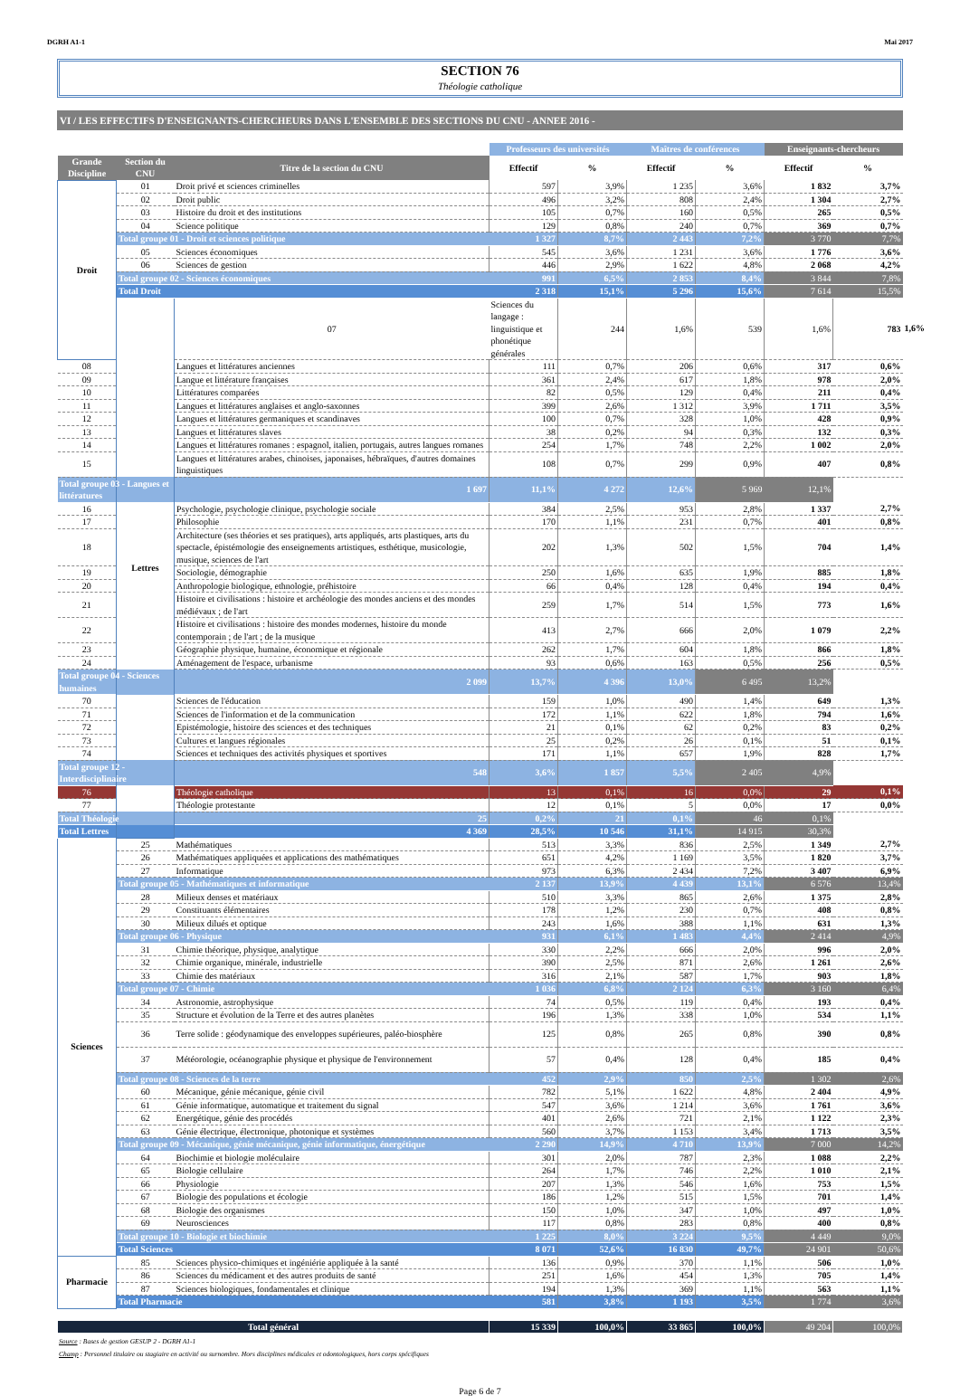DGRH A1-1 Mai 2017
SECTION 76
Théologie catholique
VI / LES EFFECTIFS D'ENSEIGNANTS-CHERCHEURS DANS L'ENSEMBLE DES SECTIONS DU CNU - ANNEE 2016 -
| | | | Professeurs des universités | | Maîtres de conférences | | Enseignants-chercheurs | | |
| --- | --- | --- | --- | --- | --- | --- | --- | --- | --- |
| Grande Discipline | Section du CNU | Titre de la section du CNU | Effectif | % | Effectif | % | Effectif | % | |
| Droit | 01 | Droit privé et sciences criminelles | 597 | 3,9% | 1 235 | 3,6% | 1 832 | 3,7% | |
| | 02 | Droit public | 496 | 3,2% | 808 | 2,4% | 1 304 | 2,7% | |
| | 03 | Histoire du droit et des institutions | 105 | 0,7% | 160 | 0,5% | 265 | 0,5% | |
| | 04 | Science politique | 129 | 0,8% | 240 | 0,7% | 369 | 0,7% | |
| | Total groupe 01 - Droit et sciences politique | | 1 327 | 8,7% | 2 443 | 7,2% | 3 770 | 7,7% | |
| | 05 | Sciences économiques | 545 | 3,6% | 1 231 | 3,6% | 1 776 | 3,6% | |
| | 06 | Sciences de gestion | 446 | 2,9% | 1 622 | 4,8% | 2 068 | 4,2% | |
| | Total groupe 02 - Sciences économiques | | 991 | 6,5% | 2 853 | 8,4% | 3 844 | 7,8% | |
| | Total Droit | | 2 318 | 15,1% | 5 296 | 15,6% | 7 614 | 15,5% | |
| | Lettres | 07 | Sciences du langage : linguistique et phonétique générales | 244 | 1,6% | 539 | 1,6% | 783 | 1,6% |
| 08 | | Langues et littératures anciennes | 111 | 0,7% | 206 | 0,6% | 317 | 0,6% | |
| 09 | | Langue et littérature françaises | 361 | 2,4% | 617 | 1,8% | 978 | 2,0% | |
| 10 | | Littératures comparées | 82 | 0,5% | 129 | 0,4% | 211 | 0,4% | |
| 11 | | Langues et littératures anglaises et anglo-saxonnes | 399 | 2,6% | 1 312 | 3,9% | 1 711 | 3,5% | |
| 12 | | Langues et littératures germaniques et scandinaves | 100 | 0,7% | 328 | 1,0% | 428 | 0,9% | |
| 13 | | Langues et littératures slaves | 38 | 0,2% | 94 | 0,3% | 132 | 0,3% | |
| 14 | | Langues et littératures romanes : espagnol, italien, portugais, autres langues romanes | 254 | 1,7% | 748 | 2,2% | 1 002 | 2,0% | |
| 15 | | Langues et littératures arabes, chinoises, japonaises, hébraïques, d'autres domaines linguistiques | 108 | 0,7% | 299 | 0,9% | 407 | 0,8% | |
| Total groupe 03 - Langues et littératures | | 1 697 | 11,1% | 4 272 | 12,6% | 5 969 | 12,1% | | |
| 16 | | Psychologie, psychologie clinique, psychologie sociale | 384 | 2,5% | 953 | 2,8% | 1 337 | 2,7% | |
| 17 | | Philosophie | 170 | 1,1% | 231 | 0,7% | 401 | 0,8% | |
| 18 | | Architecture (ses théories et ses pratiques), arts appliqués, arts plastiques, arts du spectacle, épistémologie des enseignements artistiques, esthétique, musicologie, musique, sciences de l'art | 202 | 1,3% | 502 | 1,5% | 704 | 1,4% | |
| 19 | | Sociologie, démographie | 250 | 1,6% | 635 | 1,9% | 885 | 1,8% | |
| 20 | | Anthropologie biologique, ethnologie, préhistoire | 66 | 0,4% | 128 | 0,4% | 194 | 0,4% | |
| 21 | | Histoire et civilisations : histoire et archéologie des mondes anciens et des mondes médiévaux ; de l'art | 259 | 1,7% | 514 | 1,5% | 773 | 1,6% | |
| 22 | | Histoire et civilisations : histoire des mondes modernes, histoire du monde contemporain ; de l'art ; de la musique | 413 | 2,7% | 666 | 2,0% | 1 079 | 2,2% | |
| 23 | | Géographie physique, humaine, économique et régionale | 262 | 1,7% | 604 | 1,8% | 866 | 1,8% | |
| 24 | | Aménagement de l'espace, urbanisme | 93 | 0,6% | 163 | 0,5% | 256 | 0,5% | |
| Total groupe 04 - Sciences humaines | | 2 099 | 13,7% | 4 396 | 13,0% | 6 495 | 13,2% | | |
| 70 | | Sciences de l'éducation | 159 | 1,0% | 490 | 1,4% | 649 | 1,3% | |
| 71 | | Sciences de l'information et de la communication | 172 | 1,1% | 622 | 1,8% | 794 | 1,6% | |
| 72 | | Epistémologie, histoire des sciences et des techniques | 21 | 0,1% | 62 | 0,2% | 83 | 0,2% | |
| 73 | | Cultures et langues régionales | 25 | 0,2% | 26 | 0,1% | 51 | 0,1% | |
| 74 | | Sciences et techniques des activités physiques et sportives | 171 | 1,1% | 657 | 1,9% | 828 | 1,7% | |
| Total groupe 12 - Interdisciplinaire | | 548 | 3,6% | 1 857 | 5,5% | 2 405 | 4,9% | | |
| 76 | | Théologie catholique | 13 | 0,1% | 16 | 0,0% | 29 | 0,1% | |
| 77 | | Théologie protestante | 12 | 0,1% | 5 | 0,0% | 17 | 0,0% | |
| Total Théologie | | 25 | 0,2% | 21 | 0,1% | 46 | 0,1% | | |
| Total Lettres | | 4 369 | 28,5% | 10 546 | 31,1% | 14 915 | 30,3% | | |
| Sciences | 25 | Mathématiques | 513 | 3,3% | 836 | 2,5% | 1 349 | 2,7% | |
| | 26 | Mathématiques appliquées et applications des mathématiques | 651 | 4,2% | 1 169 | 3,5% | 1 820 | 3,7% | |
| | 27 | Informatique | 973 | 6,3% | 2 434 | 7,2% | 3 407 | 6,9% | |
| | Total groupe 05 - Mathématiques et informatique | | 2 137 | 13,9% | 4 439 | 13,1% | 6 576 | 13,4% | |
| | 28 | Milieux denses et matériaux | 510 | 3,3% | 865 | 2,6% | 1 375 | 2,8% | |
| | 29 | Constituants élémentaires | 178 | 1,2% | 230 | 0,7% | 408 | 0,8% | |
| | 30 | Milieux dilués et optique | 243 | 1,6% | 388 | 1,1% | 631 | 1,3% | |
| | Total groupe 06 - Physique | | 931 | 6,1% | 1 483 | 4,4% | 2 414 | 4,9% | |
| | 31 | Chimie théorique, physique, analytique | 330 | 2,2% | 666 | 2,0% | 996 | 2,0% | |
| | 32 | Chimie organique, minérale, industrielle | 390 | 2,5% | 871 | 2,6% | 1 261 | 2,6% | |
| | 33 | Chimie des matériaux | 316 | 2,1% | 587 | 1,7% | 903 | 1,8% | |
| | Total groupe 07 - Chimie | | 1 036 | 6,8% | 2 124 | 6,3% | 3 160 | 6,4% | |
| | 34 | Astronomie, astrophysique | 74 | 0,5% | 119 | 0,4% | 193 | 0,4% | |
| | 35 | Structure et évolution de la Terre et des autres planètes | 196 | 1,3% | 338 | 1,0% | 534 | 1,1% | |
| | 36 | Terre solide : géodynamique des enveloppes supérieures, paléo-biosphère | 125 | 0,8% | 265 | 0,8% | 390 | 0,8% | |
| | 37 | Météorologie, océanographie physique et physique de l'environnement | 57 | 0,4% | 128 | 0,4% | 185 | 0,4% | |
| | Total groupe 08 - Sciences de la terre | | 452 | 2,9% | 850 | 2,5% | 1 302 | 2,6% | |
| | 60 | Mécanique, génie mécanique, génie civil | 782 | 5,1% | 1 622 | 4,8% | 2 404 | 4,9% | |
| | 61 | Génie informatique, automatique et traitement du signal | 547 | 3,6% | 1 214 | 3,6% | 1 761 | 3,6% | |
| | 62 | Energétique, génie des procédés | 401 | 2,6% | 721 | 2,1% | 1 122 | 2,3% | |
| | 63 | Génie électrique, électronique, photonique et systèmes | 560 | 3,7% | 1 153 | 3,4% | 1 713 | 3,5% | |
| | Total groupe 09 - Mécanique, génie mécanique, génie informatique, énergétique | | 2 290 | 14,9% | 4 710 | 13,9% | 7 000 | 14,2% | |
| | 64 | Biochimie et biologie moléculaire | 301 | 2,0% | 787 | 2,3% | 1 088 | 2,2% | |
| | 65 | Biologie cellulaire | 264 | 1,7% | 746 | 2,2% | 1 010 | 2,1% | |
| | 66 | Physiologie | 207 | 1,3% | 546 | 1,6% | 753 | 1,5% | |
| | 67 | Biologie des populations et écologie | 186 | 1,2% | 515 | 1,5% | 701 | 1,4% | |
| | 68 | Biologie des organismes | 150 | 1,0% | 347 | 1,0% | 497 | 1,0% | |
| | 69 | Neurosciences | 117 | 0,8% | 283 | 0,8% | 400 | 0,8% | |
| | Total groupe 10 - Biologie et biochimie | | 1 225 | 8,0% | 3 224 | 9,5% | 4 449 | 9,0% | |
| | Total Sciences | | 8 071 | 52,6% | 16 830 | 49,7% | 24 901 | 50,6% | |
| Pharmacie | 85 | Sciences physico-chimiques et ingéniérie appliquée à la santé | 136 | 0,9% | 370 | 1,1% | 506 | 1,0% | |
| | 86 | Sciences du médicament et des autres produits de santé | 251 | 1,6% | 454 | 1,3% | 705 | 1,4% | |
| | 87 | Sciences biologiques, fondamentales et clinique | 194 | 1,3% | 369 | 1,1% | 563 | 1,1% | |
| | Total Pharmacie | | 581 | 3,8% | 1 193 | 3,5% | 1 774 | 3,6% | |
| Total général | | | 15 339 | 100,0% | 33 865 | 100,0% | 49 204 | 100,0% | |
Source : Bases de gestion GESUP 2 - DGRH A1-1
Champ : Personnel titulaire ou stagiaire en activité ou surnombre. Hors disciplines médicales et odontologiques, hors corps spécifiques
Page 6 de 7